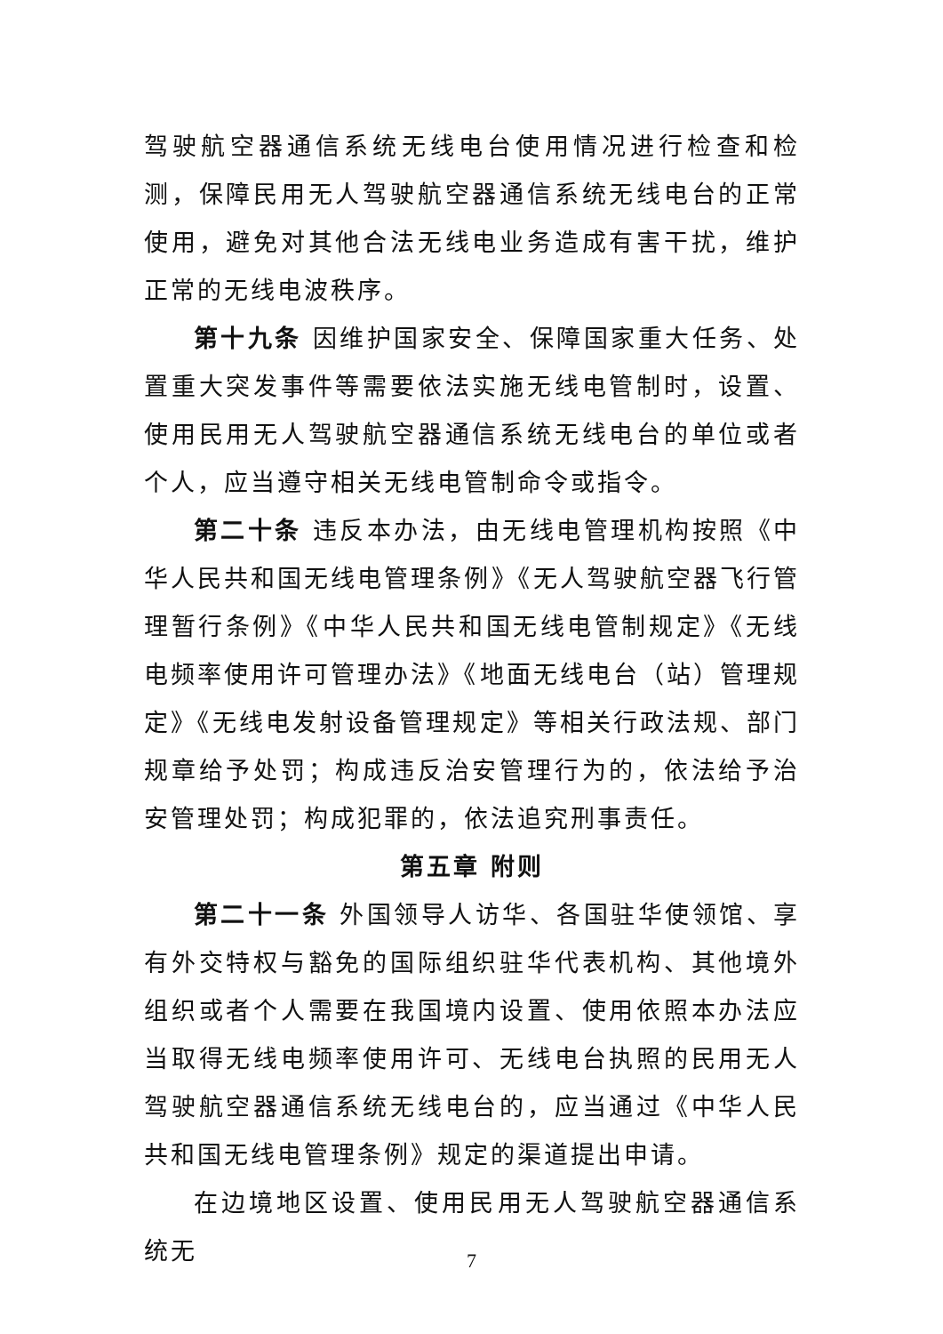驾驶航空器通信系统无线电台使用情况进行检查和检测，保障民用无人驾驶航空器通信系统无线电台的正常使用，避免对其他合法无线电业务造成有害干扰，维护正常的无线电波秩序。
第十九条 因维护国家安全、保障国家重大任务、处置重大突发事件等需要依法实施无线电管制时，设置、使用民用无人驾驶航空器通信系统无线电台的单位或者个人，应当遵守相关无线电管制命令或指令。
第二十条 违反本办法，由无线电管理机构按照《中华人民共和国无线电管理条例》《无人驾驶航空器飞行管理暂行条例》《中华人民共和国无线电管制规定》《无线电频率使用许可管理办法》《地面无线电台（站）管理规定》《无线电发射设备管理规定》等相关行政法规、部门规章给予处罚；构成违反治安管理行为的，依法给予治安管理处罚；构成犯罪的，依法追究刑事责任。
第五章 附则
第二十一条 外国领导人访华、各国驻华使领馆、享有外交特权与豁免的国际组织驻华代表机构、其他境外组织或者个人需要在我国境内设置、使用依照本办法应当取得无线电频率使用许可、无线电台执照的民用无人驾驶航空器通信系统无线电台的，应当通过《中华人民共和国无线电管理条例》规定的渠道提出申请。
在边境地区设置、使用民用无人驾驶航空器通信系统无
7